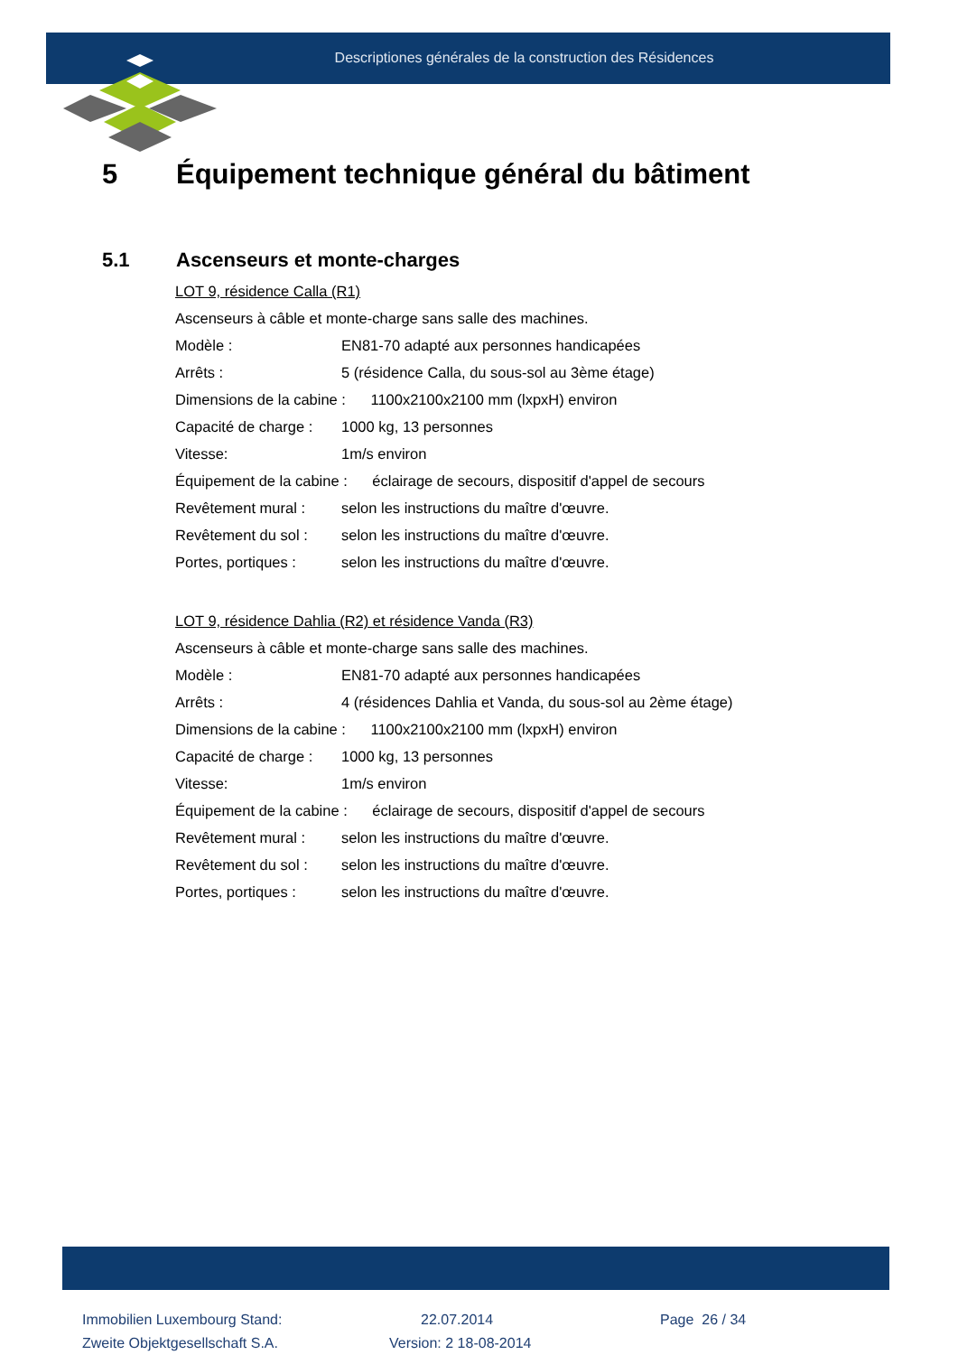Descriptiones générales de la construction des Résidences
5 Équipement technique général du bâtiment
5.1 Ascenseurs et monte-charges
LOT 9, résidence Calla (R1)
Ascenseurs à câble et monte-charge sans salle des machines.
Modèle : EN81-70 adapté aux personnes handicapées
Arrêts : 5 (résidence Calla, du sous-sol au 3ème étage)
Dimensions de la cabine : 1100x2100x2100 mm (lxpxH) environ
Capacité de charge : 1000 kg, 13 personnes
Vitesse: 1m/s environ
Équipement de la cabine : éclairage de secours, dispositif d'appel de secours
Revêtement mural : selon les instructions du maître d'œuvre.
Revêtement du sol : selon les instructions du maître d'œuvre.
Portes, portiques : selon les instructions du maître d'œuvre.
LOT 9, résidence Dahlia (R2) et résidence Vanda (R3)
Ascenseurs à câble et monte-charge sans salle des machines.
Modèle : EN81-70 adapté aux personnes handicapées
Arrêts : 4 (résidences Dahlia et Vanda, du sous-sol au 2ème étage)
Dimensions de la cabine : 1100x2100x2100 mm (lxpxH) environ
Capacité de charge : 1000 kg, 13 personnes
Vitesse: 1m/s environ
Équipement de la cabine : éclairage de secours, dispositif d'appel de secours
Revêtement mural : selon les instructions du maître d'œuvre.
Revêtement du sol : selon les instructions du maître d'œuvre.
Portes, portiques : selon les instructions du maître d'œuvre.
Immobilien Luxembourg Stand:
22.07.2014
Page 26 / 34
Zweite Objektgesellschaft S.A.
Version: 2 18-08-2014